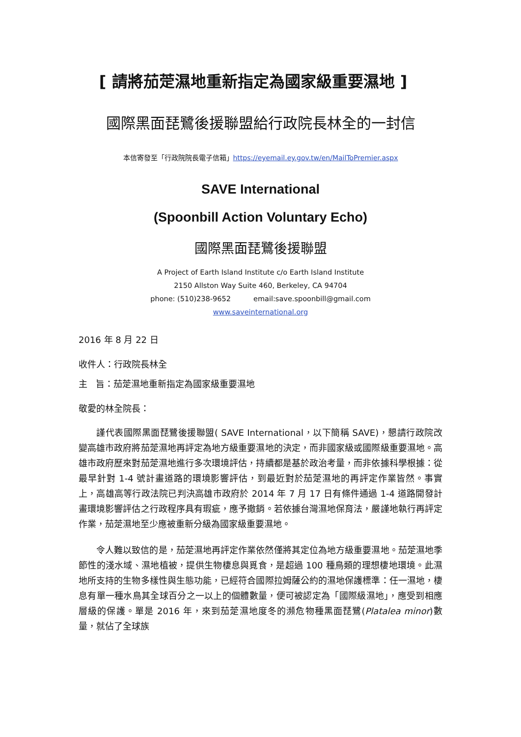[ 請將茄萣濕地重新指定為國家級重要濕地 ]
國際黑面琵鷺後援聯盟給行政院長林全的一封信
本信寄發至「行政院院長電子信箱」https://eyemail.ey.gov.tw/en/MailToPremier.aspx
SAVE International
(Spoonbill Action Voluntary Echo)
國際黑面琵鷺後援聯盟
A Project of Earth Island Institute c/o Earth Island Institute
2150 Allston Way Suite 460, Berkeley, CA 94704
phone: (510)238-9652 email:save.spoonbill@gmail.com
www.saveinternational.org
2016 年 8 月 22 日
收件人：行政院長林全
主 旨：茄萣濕地重新指定為國家級重要濕地
敬愛的林全院長：
謹代表國際黑面琵鷺後援聯盟( SAVE International，以下簡稱 SAVE)，懇請行政院改變高雄市政府將茄萣濕地再評定為地方級重要濕地的決定，而非國家級或國際級重要濕地。高雄市政府歷來對茄萣濕地進行多次環境評估，持續都是基於政治考量，而非依據科學根據：從最早針對 1-4 號計畫道路的環境影響評估，到最近對於茄萣濕地的再評定作業皆然。事實上，高雄高等行政法院已判決高雄市政府於 2014 年 7 月 17 日有條件通過 1-4 道路開發計畫環境影響評估之行政程序具有瑕疵，應予撤銷。若依據台灣濕地保育法，嚴謹地執行再評定作業，茄萣濕地至少應被重新分級為國家級重要濕地。
令人難以致信的是，茄萣濕地再評定作業依然僅將其定位為地方級重要濕地。茄萣濕地季節性的淺水域、濕地植被，提供生物棲息與覓食，是超過 100 種鳥類的理想棲地環境。此濕地所支持的生物多樣性與生態功能，已經符合國際拉姆薩公約的濕地保護標準：任一濕地，棲息有單一種水鳥其全球百分之一以上的個體數量，便可被認定為「國際級濕地」，應受到相應層級的保護。單是 2016 年，來到茄萣濕地度冬的瀕危物種黑面琵鷺(Platalea minor)數量，就佔了全球族